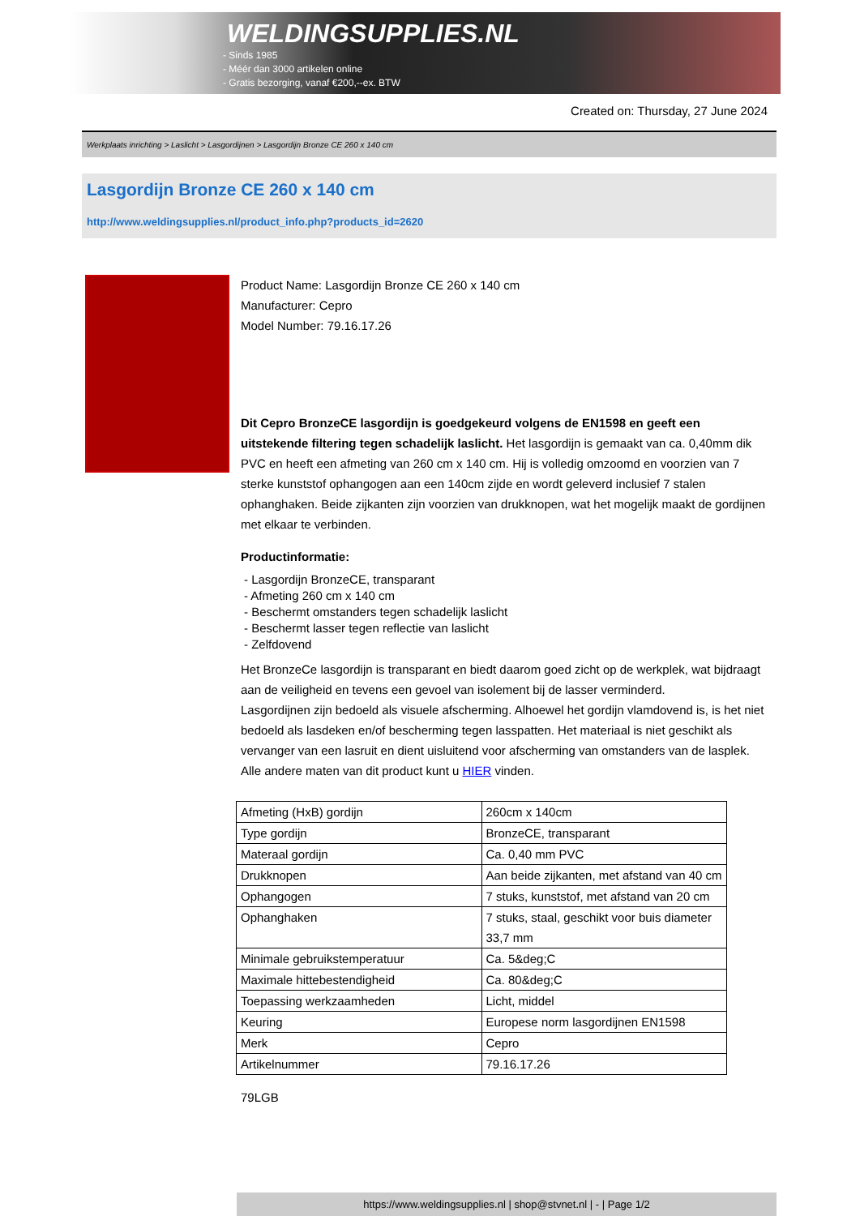WELDINGSUPPLIES.NL
- Sinds 1985
- Méér dan 3000 artikelen online
- Gratis bezorging, vanaf €200,--ex. BTW
Created on: Thursday, 27 June 2024
Werkplaats inrichting > Laslicht > Lasgordijnen > Lasgordijn Bronze CE 260 x 140 cm
Lasgordijn Bronze CE 260 x 140 cm
http://www.weldingsupplies.nl/product_info.php?products_id=2620
Product Name: Lasgordijn Bronze CE 260 x 140 cm
Manufacturer: Cepro
Model Number: 79.16.17.26
Dit Cepro BronzeCE lasgordijn is goedgekeurd volgens de EN1598 en geeft een uitstekende filtering tegen schadelijk laslicht. Het lasgordijn is gemaakt van ca. 0,40mm dik PVC en heeft een afmeting van 260 cm x 140 cm. Hij is volledig omzoomd en voorzien van 7 sterke kunststof ophangogen aan een 140cm zijde en wordt geleverd inclusief 7 stalen ophanghaken. Beide zijkanten zijn voorzien van drukknopen, wat het mogelijk maakt de gordijnen met elkaar te verbinden.
Productinformatie:
- Lasgordijn BronzeCE, transparant
- Afmeting 260 cm x 140 cm
- Beschermt omstanders tegen schadelijk laslicht
- Beschermt lasser tegen reflectie van laslicht
- Zelfdovend
Het BronzeCe lasgordijn is transparant en biedt daarom goed zicht op de werkplek, wat bijdraagt aan de veiligheid en tevens een gevoel van isolement bij de lasser verminderd.
Lasgordijnen zijn bedoeld als visuele afscherming. Alhoewel het gordijn vlamdovend is, is het niet bedoeld als lasdeken en/of bescherming tegen lasspatten. Het materiaal is niet geschikt als vervanger van een lasruit en dient uisluitend voor afscherming van omstanders van de lasplek.
Alle andere maten van dit product kunt u HIER vinden.
| Afmeting (HxB) gordijn | 260cm x 140cm |
| Type gordijn | BronzeCE, transparant |
| Materaal gordijn | Ca. 0,40 mm PVC |
| Drukknopen | Aan beide zijkanten, met afstand van 40 cm |
| Ophangogen | 7 stuks, kunststof, met afstand van 20 cm |
| Ophanghaken | 7 stuks, staal, geschikt voor buis diameter 33,7 mm |
| Minimale gebruikstemperatuur | Ca. 5&deg;C |
| Maximale hittebestendigheid | Ca. 80&deg;C |
| Toepassing werkzaamheden | Licht, middel |
| Keuring | Europese norm lasgordijnen EN1598 |
| Merk | Cepro |
| Artikelnummer | 79.16.17.26 |
79LGB
https://www.weldingsupplies.nl | shop@stvnet.nl | - | Page 1/2